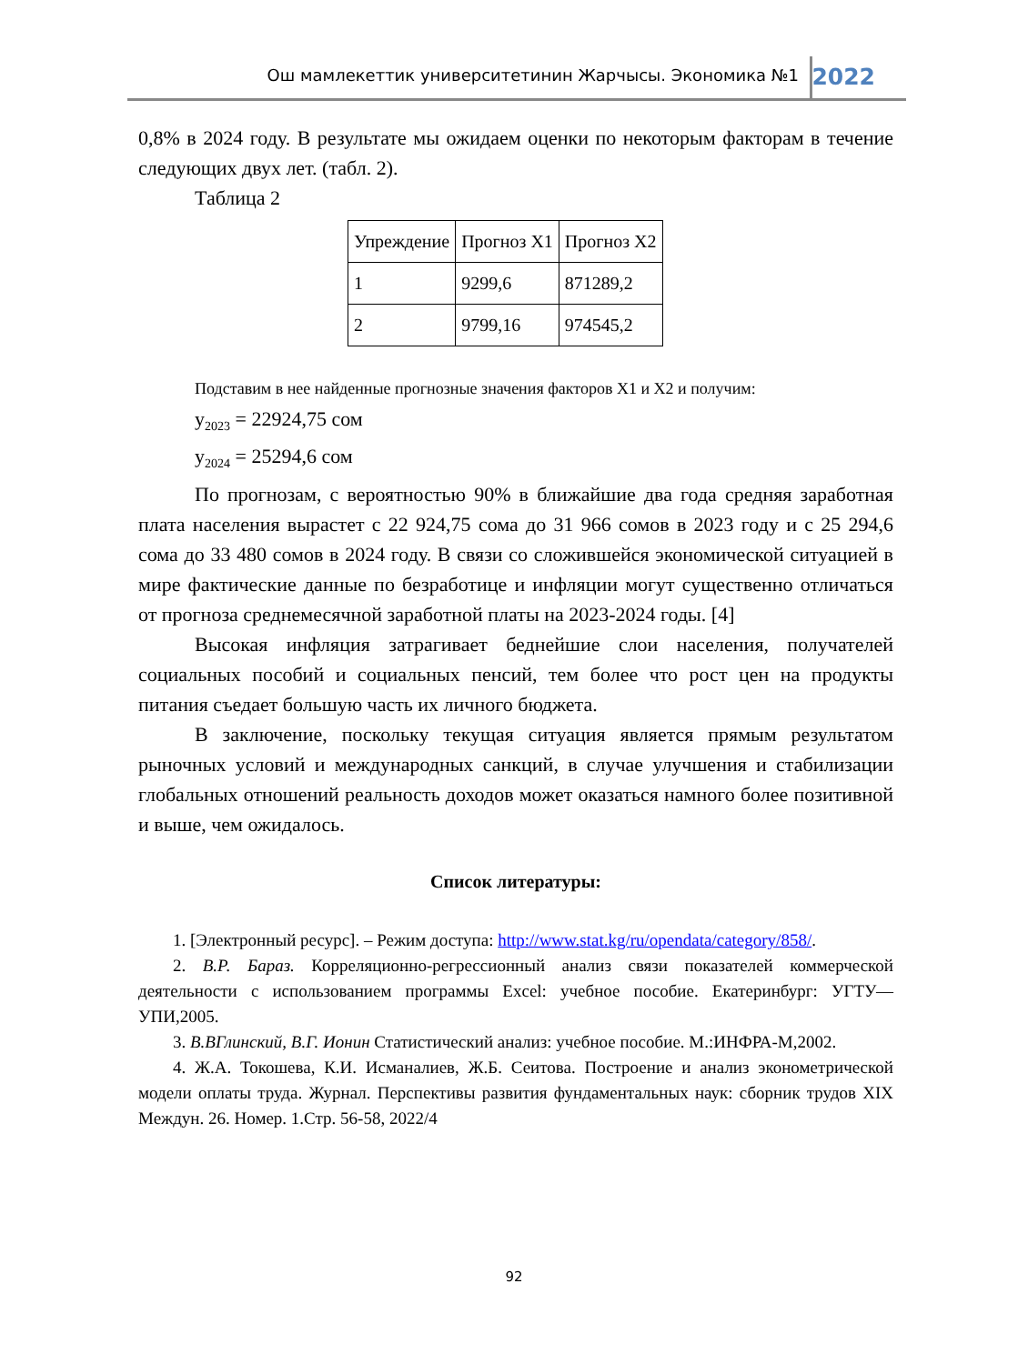Ош мамлекеттик университетинин Жарчысы. Экономика №1 2022
0,8% в 2024 году. В результате мы ожидаем оценки по некоторым факторам в течение следующих двух лет. (табл. 2).
Таблица 2
| Упреждение | Прогноз Х1 | Прогноз Х2 |
| 1 | 9299,6 | 871289,2 |
| 2 | 9799,16 | 974545,2 |
Подставим в нее найденные прогнозные значения факторов Х1 и Х2 и получим:
y<sub>2023</sub> = 22924,75 сом
y<sub>2024</sub> = 25294,6 сом
По прогнозам, с вероятностью 90% в ближайшие два года средняя заработная плата населения вырастет с 22 924,75 сома до 31 966 сомов в 2023 году и с 25 294,6 сома до 33 480 сомов в 2024 году. В связи со сложившейся экономической ситуацией в мире фактические данные по безработице и инфляции могут существенно отличаться от прогноза среднемесячной заработной платы на 2023-2024 годы. [4]
Высокая инфляция затрагивает беднейшие слои населения, получателей социальных пособий и социальных пенсий, тем более что рост цен на продукты питания съедает большую часть их личного бюджета.
В заключение, поскольку текущая ситуация является прямым результатом рыночных условий и международных санкций, в случае улучшения и стабилизации глобальных отношений реальность доходов может оказаться намного более позитивной и выше, чем ожидалось.
Список литературы:
1. [Электронный ресурс]. – Режим доступа: http://www.stat.kg/ru/opendata/category/858/.
2. В.Р. Бараз. Корреляционно-регрессионный анализ связи показателей коммерческой деятельности с использованием программы Excel: учебное пособие. Екатеринбург: УГТУ—УПИ,2005.
3. В.ВГлинский, В.Г. Ионин Статистический анализ: учебное пособие. М.:ИНФРА-М,2002.
4. Ж.А. Токошева, К.И. Исманалиев, Ж.Б. Сеитова. Построение и анализ эконометрической модели оплаты труда. Журнал. Перспективы развития фундаментальных наук: сборник трудов XIX Междун. 26. Номер. 1.Стр. 56-58, 2022/4
92